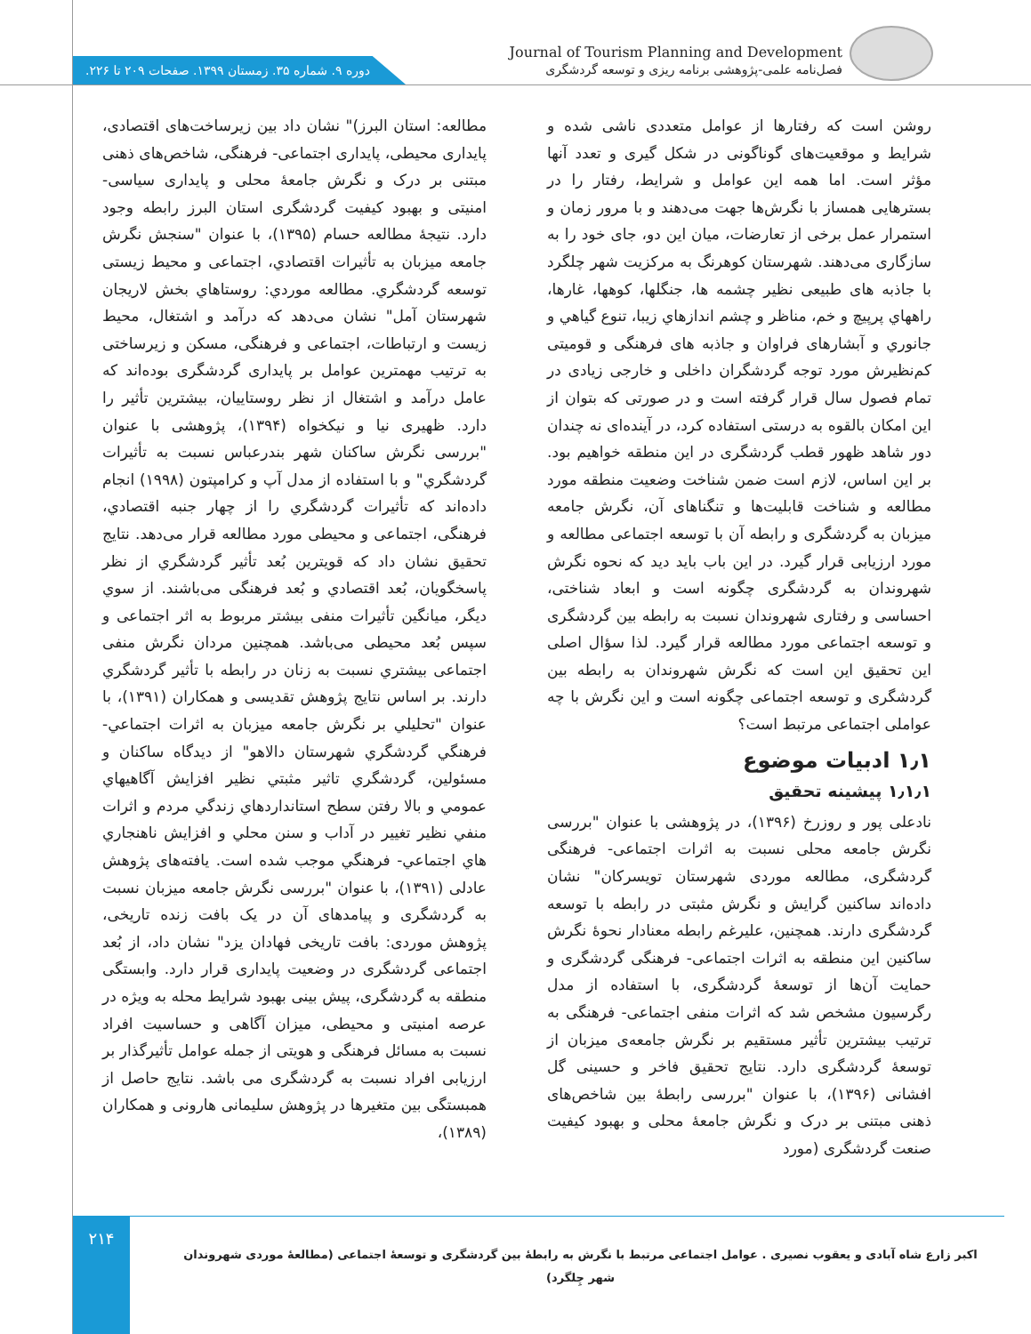دوره ۹. شماره ۳۵. زمستان ۱۳۹۹. صفحات ۲۰۹ تا ۲۲۶.
Journal of Tourism Planning and Development
فصل‌نامه علمی-پژوهشی برنامه ریزی و توسعه گردشگری
روشن است که رفتارها از عوامل متعددی ناشی شده و شرایط و موقعیت‌های گوناگونی در شکل گیری و تعدد آنها مؤثر است. اما همه این عوامل و شرایط، رفتار را در بسترهایی همساز با نگرش‌ها جهت می‌دهند و با مرور زمان و استمرار عمل برخی از تعارضات، میان این دو، جای خود را به سازگاری می‌دهند. شهرستان کوهرنگ به مرکزیت شهر چلگرد با جاذبه های طبیعی نظیر چشمه ها، جنگلها، کوهها، غارها، راهھاي پرپیچ و خم، مناظر و چشم اندازهاي زیبا، تنوع گیاهي و جانوري و آبشارهای فراوان و جاذبه های فرهنگی و قومیتی کم‌نظیرش مورد توجه گردشگران داخلی و خارجی زیادی در تمام فصول سال قرار گرفته است و در صورتی که بتوان از این امکان بالقوه به درستی استفاده کرد، در آینده‌ای نه چندان دور شاهد ظهور قطب گردشگری در این منطقه خواهیم بود. بر این اساس، لازم است ضمن شناخت وضعیت منطقه مورد مطالعه و شناخت قابلیت‌ها و تنگناهای آن، نگرش جامعه میزبان به گردشگری و رابطه آن با توسعه اجتماعی مطالعه و مورد ارزیابی قرار گیرد. در این باب باید دید که نحوه نگرش شهروندان به گردشگری چگونه است و ابعاد شناختی، احساسی و رفتاری شهروندان نسبت به رابطه بین گردشگری و توسعه اجتماعی مورد مطالعه قرار گیرد. لذا سؤال اصلی این تحقیق این است که نگرش شهروندان به رابطه بین گردشگری و توسعه اجتماعی چگونه است و این نگرش با چه عواملی اجتماعی مرتبط است؟
۱٫۱ ادبیات موضوع
۱٫۱٫۱ پیشینه تحقیق
نادعلی پور و روزرخ (۱۳۹۶)، در پژوهشی با عنوان "بررسی نگرش جامعه محلی نسبت به اثرات اجتماعی- فرهنگی گردشگری، مطالعه موردی شهرستان تویسرکان" نشان داده‌اند ساکنین گرایش و نگرش مثبتی در رابطه با توسعه گردشگری دارند. همچنین، علیرغم رابطه معنادار نحوهٔ نگرش ساکنین این منطقه به اثرات اجتماعی- فرهنگی گردشگری و حمایت آن‌ها از توسعهٔ گردشگری، با استفاده از مدل رگرسیون مشخص شد که اثرات منفی اجتماعی- فرهنگی به ترتیب بیشترین تأثیر مستقیم بر نگرش جامعه‌ی میزبان از توسعهٔ گردشگری دارد. نتایج تحقیق فاخر و حسینی گل افشانی (۱۳۹۶)، با عنوان "بررسی رابطهٔ بین شاخص‌های ذهنی مبتنی بر درک و نگرش جامعهٔ محلی و بهبود کیفیت صنعت گردشگری (مورد
مطالعه: استان البرز)" نشان داد بین زیرساخت‌های اقتصادی، پایداری محیطی، پایداری اجتماعی- فرهنگی، شاخص‌های ذهنی مبتنی بر درک و نگرش جامعهٔ محلی و پایداری سیاسی- امنیتی و بهبود کیفیت گردشگری استان البرز رابطه وجود دارد. نتیجهٔ مطالعه حسام (۱۳۹۵)، با عنوان "سنجش نگرش جامعه میزبان به تأثیرات اقتصادي، اجتماعی و محیط زیستی توسعه گردشگري. مطالعه موردي: روستاهاي بخش لاریجان شهرستان آمل" نشان می‌دهد که درآمد و اشتغال، محیط زیست و ارتباطات، اجتماعی و فرهنگی، مسکن و زیرساختی به ترتیب مهمترین عوامل بر پایداری گردشگری بوده‌اند که عامل درآمد و اشتغال از نظر روستاییان، بیشترین تأثیر را دارد. ظهیری نیا و نیکخواه (۱۳۹۴)، پژوهشی با عنوان "بررسی نگرش ساکنان شهر بندرعباس نسبت به تأثیرات گردشگري" و با استفاده از مدل آپ و کرامپتون (۱۹۹۸) انجام داده‌اند که تأثیرات گردشگري را از چهار جنبه اقتصادي، فرهنگی، اجتماعی و محیطی مورد مطالعه قرار می‌دهد. نتایج تحقیق نشان داد که قویترین بُعد تأثیر گردشگري از نظر پاسخگویان، بُعد اقتصادي و بُعد فرهنگی می‌باشند. از سوي دیگر، میانگین تأثیرات منفی بیشتر مربوط به اثر اجتماعی و سپس بُعد محیطی می‌باشد. همچنین مردان نگرش منفی اجتماعی بیشتري نسبت به زنان در رابطه با تأثیر گردشگري دارند. بر اساس نتایج پژوهش تقدیسی و همکاران (۱۳۹۱)، با عنوان "تحلیلي بر نگرش جامعه میزبان به اثرات اجتماعي- فرهنگي گردشگري شهرستان دالاهو" از دیدگاه ساکنان و مسئولین، گردشگري تاثیر مثبتي نظیر افزایش آگاهيهاي عمومي و بالا رفتن سطح استانداردهاي زندگي مردم و اثرات منفي نظیر تغییر در آداب و سنن محلي و افزایش ناهنجاري هاي اجتماعي- فرهنگي موجب شده است. یافته‌های پژوهش عادلی (۱۳۹۱)، با عنوان "بررسی نگرش جامعه میزبان نسبت به گردشگری و پیامدهای آن در یک بافت زنده تاریخی، پژوهش موردی: بافت تاریخی فهادان یزد" نشان داد، از بُعد اجتماعی گردشگری در وضعیت پایداری قرار دارد. وابستگی منطقه به گردشگری، پیش بینی بهبود شرایط محله به ویژه در عرصه امنیتی و محیطی، میزان آگاهی و حساسیت افراد نسبت به مسائل فرهنگی و هویتی از جمله عوامل تأثیرگذار بر ارزیابی افراد نسبت به گردشگری می باشد. نتایج حاصل از همبستگی بین متغیرها در پژوهش سلیمانی هارونی و همکاران (۱۳۸۹)،
۲۱۴
اکبر زارع شاه آبادی و یعقوب نصیری . عوامل اجتماعی مرتبط با نگرش به رابطهٔ بین گردشگری و توسعهٔ اجتماعی (مطالعهٔ موردی شهروندان شهر چِلگرد)